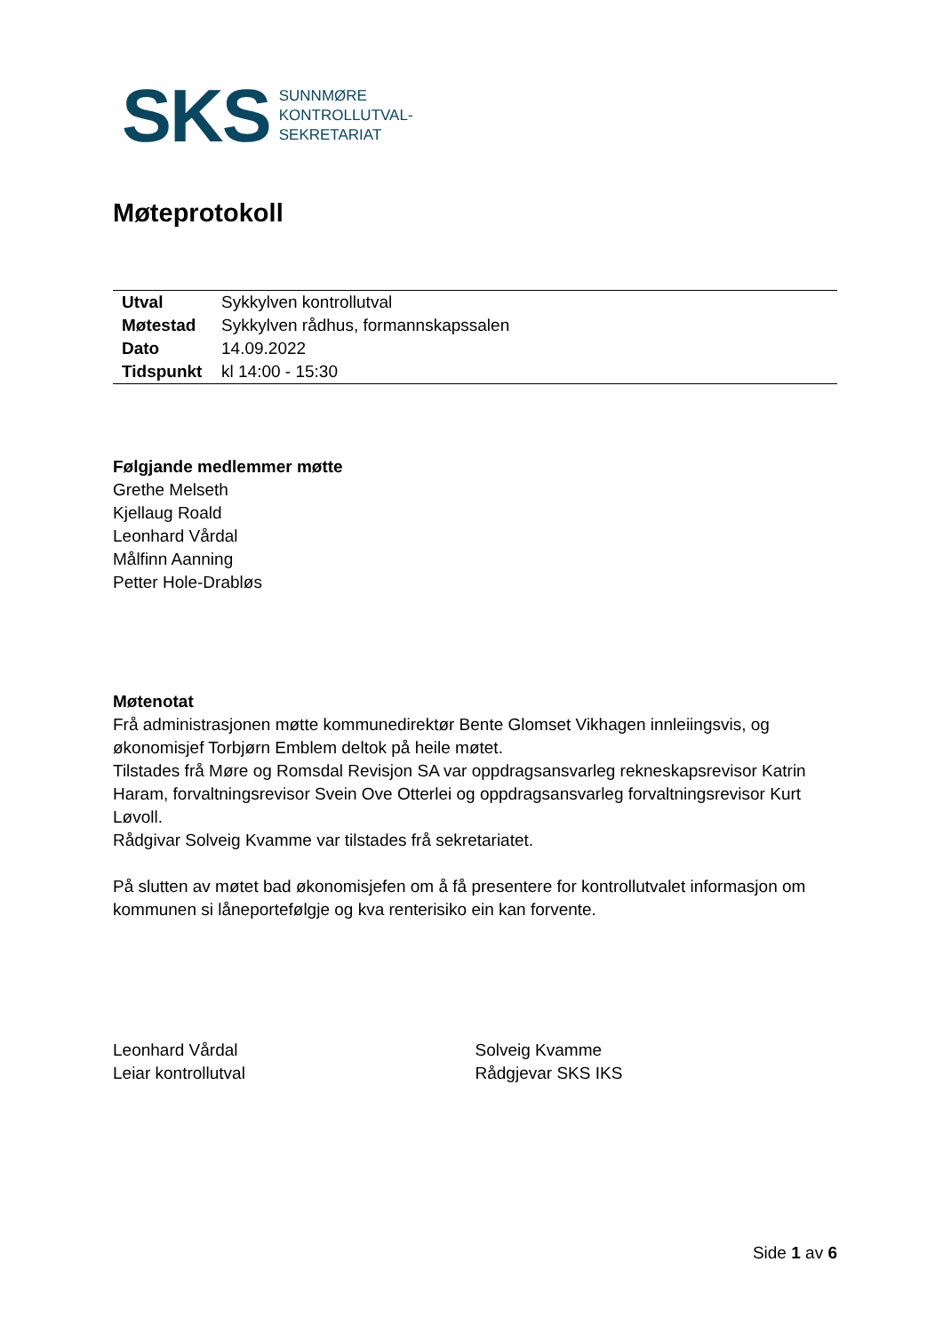SKS SUNNMØRE
KONTROLLUTVAL-
SEKRETARIAT
Møteprotokoll
| Utval | Sykkylven kontrollutval |
| Møtestad | Sykkylven rådhus, formannskapssalen |
| Dato | 14.09.2022 |
| Tidspunkt | kl 14:00 - 15:30 |
Følgjande medlemmer møtte
Grethe Melseth
Kjellaug Roald
Leonhard Vårdal
Målfinn Aanning
Petter Hole-Drabløs
Møtenotat
Frå administrasjonen møtte kommunedirektør Bente Glomset Vikhagen innleiingsvis, og økonomisjef Torbjørn Emblem deltok på heile møtet.
Tilstades frå Møre og Romsdal Revisjon SA var oppdragsansvarleg rekneskapsrevisor Katrin Haram, forvaltningsrevisor Svein Ove Otterlei og oppdragsansvarleg forvaltningsrevisor Kurt Løvoll.
Rådgivar Solveig Kvamme var tilstades frå sekretariatet.
På slutten av møtet bad økonomisjefen om å få presentere for kontrollutvalet informasjon om kommunen si låneportefølgje og kva renterisiko ein kan forvente.
Leonhard Vårdal
Leiar kontrollutval
Solveig Kvamme
Rådgjevar SKS IKS
Side 1 av 6